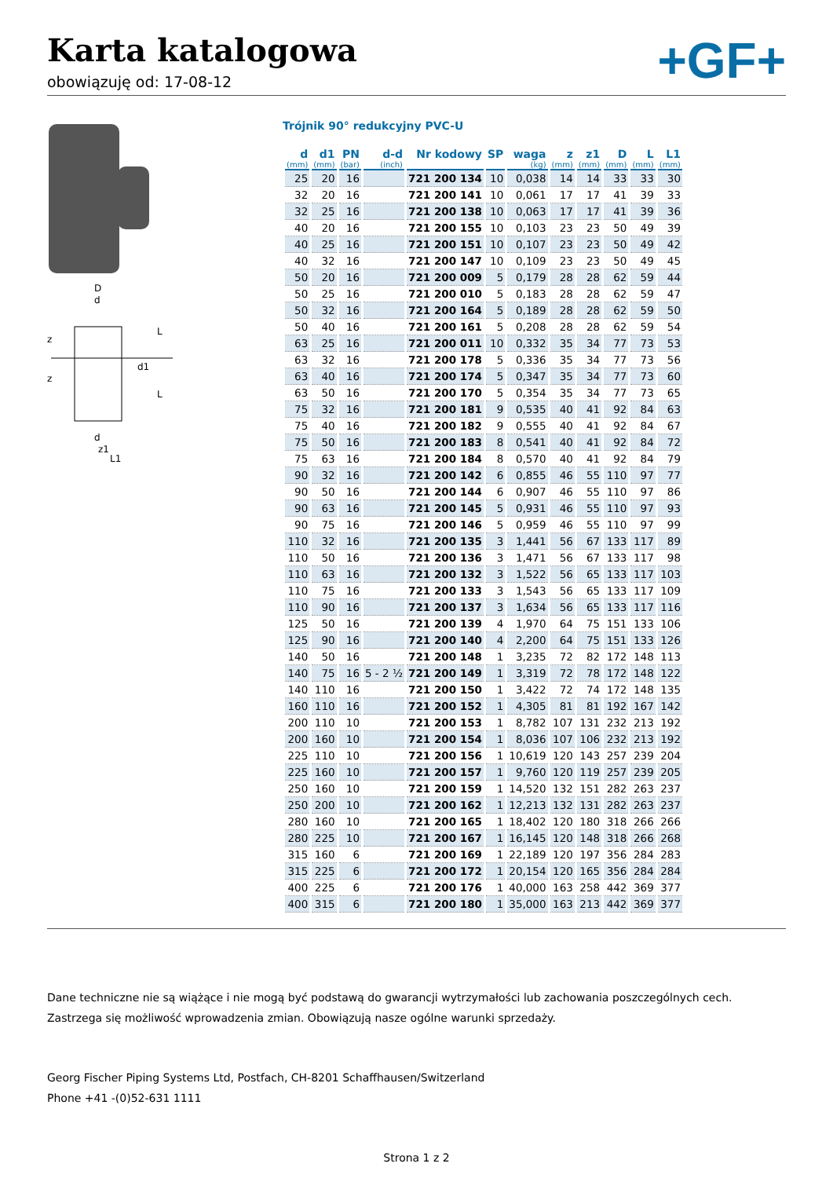Karta katalogowa
obowiązuję od: 17-08-12
+GF+
D
d
d
z1
L1
L
L
d1
z
z
Trójnik 90° redukcyjny PVC-U
| d (mm) | d1 (mm) | PN (bar) | d-d (inch) | Nr kodowy | SP | waga (kg) | z (mm) | z1 (mm) | D (mm) | L (mm) | L1 (mm) |
| --- | --- | --- | --- | --- | --- | --- | --- | --- | --- | --- | --- |
| 25 | 20 | 16 | | 721 200 134 | 10 | 0,038 | 14 | 14 | 33 | 33 | 30 |
| 32 | 20 | 16 | | 721 200 141 | 10 | 0,061 | 17 | 17 | 41 | 39 | 33 |
| 32 | 25 | 16 | | 721 200 138 | 10 | 0,063 | 17 | 17 | 41 | 39 | 36 |
| 40 | 20 | 16 | | 721 200 155 | 10 | 0,103 | 23 | 23 | 50 | 49 | 39 |
| 40 | 25 | 16 | | 721 200 151 | 10 | 0,107 | 23 | 23 | 50 | 49 | 42 |
| 40 | 32 | 16 | | 721 200 147 | 10 | 0,109 | 23 | 23 | 50 | 49 | 45 |
| 50 | 20 | 16 | | 721 200 009 | 5 | 0,179 | 28 | 28 | 62 | 59 | 44 |
| 50 | 25 | 16 | | 721 200 010 | 5 | 0,183 | 28 | 28 | 62 | 59 | 47 |
| 50 | 32 | 16 | | 721 200 164 | 5 | 0,189 | 28 | 28 | 62 | 59 | 50 |
| 50 | 40 | 16 | | 721 200 161 | 5 | 0,208 | 28 | 28 | 62 | 59 | 54 |
| 63 | 25 | 16 | | 721 200 011 | 10 | 0,332 | 35 | 34 | 77 | 73 | 53 |
| 63 | 32 | 16 | | 721 200 178 | 5 | 0,336 | 35 | 34 | 77 | 73 | 56 |
| 63 | 40 | 16 | | 721 200 174 | 5 | 0,347 | 35 | 34 | 77 | 73 | 60 |
| 63 | 50 | 16 | | 721 200 170 | 5 | 0,354 | 35 | 34 | 77 | 73 | 65 |
| 75 | 32 | 16 | | 721 200 181 | 9 | 0,535 | 40 | 41 | 92 | 84 | 63 |
| 75 | 40 | 16 | | 721 200 182 | 9 | 0,555 | 40 | 41 | 92 | 84 | 67 |
| 75 | 50 | 16 | | 721 200 183 | 8 | 0,541 | 40 | 41 | 92 | 84 | 72 |
| 75 | 63 | 16 | | 721 200 184 | 8 | 0,570 | 40 | 41 | 92 | 84 | 79 |
| 90 | 32 | 16 | | 721 200 142 | 6 | 0,855 | 46 | 55 | 110 | 97 | 77 |
| 90 | 50 | 16 | | 721 200 144 | 6 | 0,907 | 46 | 55 | 110 | 97 | 86 |
| 90 | 63 | 16 | | 721 200 145 | 5 | 0,931 | 46 | 55 | 110 | 97 | 93 |
| 90 | 75 | 16 | | 721 200 146 | 5 | 0,959 | 46 | 55 | 110 | 97 | 99 |
| 110 | 32 | 16 | | 721 200 135 | 3 | 1,441 | 56 | 67 | 133 | 117 | 89 |
| 110 | 50 | 16 | | 721 200 136 | 3 | 1,471 | 56 | 67 | 133 | 117 | 98 |
| 110 | 63 | 16 | | 721 200 132 | 3 | 1,522 | 56 | 65 | 133 | 117 | 103 |
| 110 | 75 | 16 | | 721 200 133 | 3 | 1,543 | 56 | 65 | 133 | 117 | 109 |
| 110 | 90 | 16 | | 721 200 137 | 3 | 1,634 | 56 | 65 | 133 | 117 | 116 |
| 125 | 50 | 16 | | 721 200 139 | 4 | 1,970 | 64 | 75 | 151 | 133 | 106 |
| 125 | 90 | 16 | | 721 200 140 | 4 | 2,200 | 64 | 75 | 151 | 133 | 126 |
| 140 | 50 | 16 | | 721 200 148 | 1 | 3,235 | 72 | 82 | 172 | 148 | 113 |
| 140 | 75 | 16 | 5 - 2 ½ | 721 200 149 | 1 | 3,319 | 72 | 78 | 172 | 148 | 122 |
| 140 | 110 | 16 | | 721 200 150 | 1 | 3,422 | 72 | 74 | 172 | 148 | 135 |
| 160 | 110 | 16 | | 721 200 152 | 1 | 4,305 | 81 | 81 | 192 | 167 | 142 |
| 200 | 110 | 10 | | 721 200 153 | 1 | 8,782 | 107 | 131 | 232 | 213 | 192 |
| 200 | 160 | 10 | | 721 200 154 | 1 | 8,036 | 107 | 106 | 232 | 213 | 192 |
| 225 | 110 | 10 | | 721 200 156 | 1 | 10,619 | 120 | 143 | 257 | 239 | 204 |
| 225 | 160 | 10 | | 721 200 157 | 1 | 9,760 | 120 | 119 | 257 | 239 | 205 |
| 250 | 160 | 10 | | 721 200 159 | 1 | 14,520 | 132 | 151 | 282 | 263 | 237 |
| 250 | 200 | 10 | | 721 200 162 | 1 | 12,213 | 132 | 131 | 282 | 263 | 237 |
| 280 | 160 | 10 | | 721 200 165 | 1 | 18,402 | 120 | 180 | 318 | 266 | 266 |
| 280 | 225 | 10 | | 721 200 167 | 1 | 16,145 | 120 | 148 | 318 | 266 | 268 |
| 315 | 160 | 6 | | 721 200 169 | 1 | 22,189 | 120 | 197 | 356 | 284 | 283 |
| 315 | 225 | 6 | | 721 200 172 | 1 | 20,154 | 120 | 165 | 356 | 284 | 284 |
| 400 | 225 | 6 | | 721 200 176 | 1 | 40,000 | 163 | 258 | 442 | 369 | 377 |
| 400 | 315 | 6 | | 721 200 180 | 1 | 35,000 | 163 | 213 | 442 | 369 | 377 |
Dane techniczne nie są wiążące i nie mogą być podstawą do gwarancji wytrzymałości lub zachowania poszczególnych cech. Zastrzega się możliwość wprowadzenia zmian. Obowiązują nasze ogólne warunki sprzedaży.
Georg Fischer Piping Systems Ltd, Postfach, CH-8201 Schaffhausen/Switzerland
Phone +41 -(0)52-631 1111
Strona 1 z 2